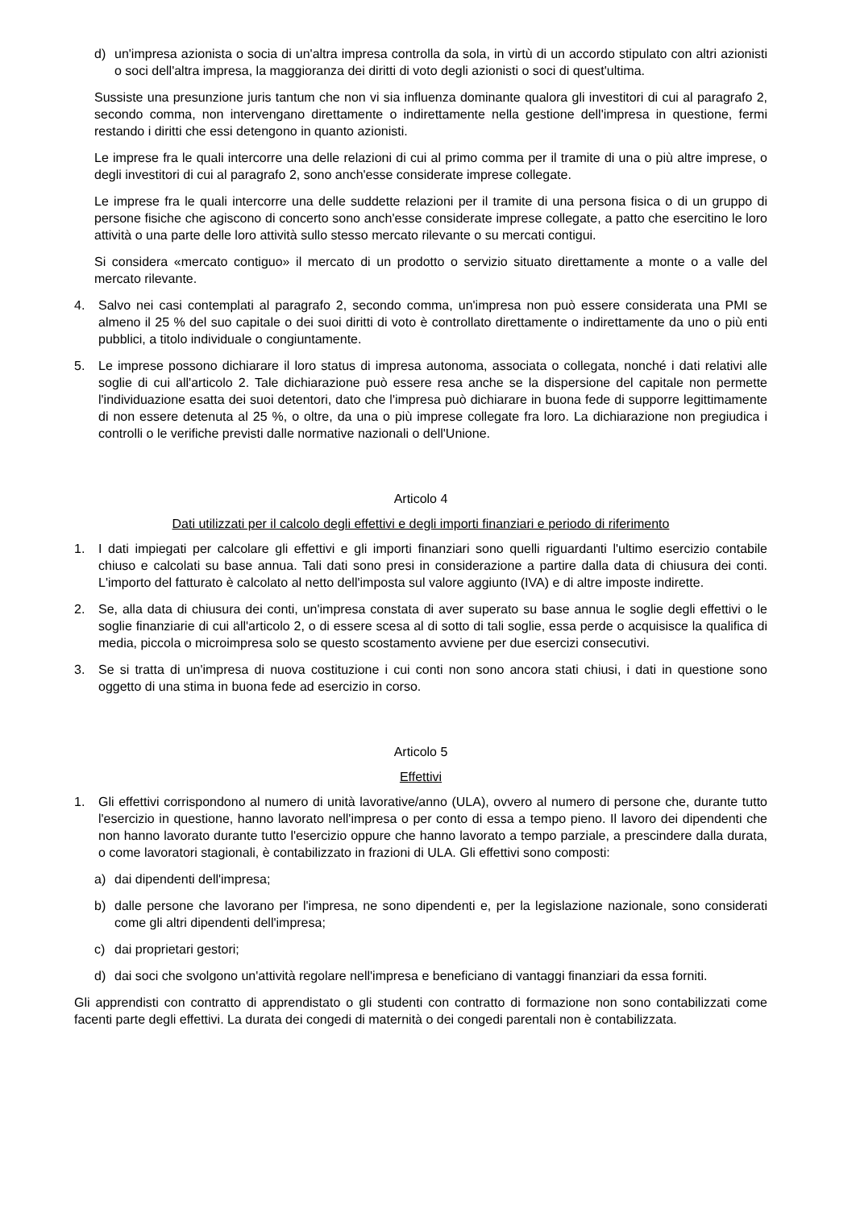d) un'impresa azionista o socia di un'altra impresa controlla da sola, in virtù di un accordo stipulato con altri azionisti o soci dell'altra impresa, la maggioranza dei diritti di voto degli azionisti o soci di quest'ultima.
Sussiste una presunzione juris tantum che non vi sia influenza dominante qualora gli investitori di cui al paragrafo 2, secondo comma, non intervengano direttamente o indirettamente nella gestione dell'impresa in questione, fermi restando i diritti che essi detengono in quanto azionisti.
Le imprese fra le quali intercorre una delle relazioni di cui al primo comma per il tramite di una o più altre imprese, o degli investitori di cui al paragrafo 2, sono anch'esse considerate imprese collegate.
Le imprese fra le quali intercorre una delle suddette relazioni per il tramite di una persona fisica o di un gruppo di persone fisiche che agiscono di concerto sono anch'esse considerate imprese collegate, a patto che esercitino le loro attività o una parte delle loro attività sullo stesso mercato rilevante o su mercati contigui.
Si considera «mercato contiguo» il mercato di un prodotto o servizio situato direttamente a monte o a valle del mercato rilevante.
4. Salvo nei casi contemplati al paragrafo 2, secondo comma, un'impresa non può essere considerata una PMI se almeno il 25 % del suo capitale o dei suoi diritti di voto è controllato direttamente o indirettamente da uno o più enti pubblici, a titolo individuale o congiuntamente.
5. Le imprese possono dichiarare il loro status di impresa autonoma, associata o collegata, nonché i dati relativi alle soglie di cui all'articolo 2. Tale dichiarazione può essere resa anche se la dispersione del capitale non permette l'individuazione esatta dei suoi detentori, dato che l'impresa può dichiarare in buona fede di supporre legittimamente di non essere detenuta al 25 %, o oltre, da una o più imprese collegate fra loro. La dichiarazione non pregiudica i controlli o le verifiche previsti dalle normative nazionali o dell'Unione.
Articolo 4
Dati utilizzati per il calcolo degli effettivi e degli importi finanziari e periodo di riferimento
1. I dati impiegati per calcolare gli effettivi e gli importi finanziari sono quelli riguardanti l'ultimo esercizio contabile chiuso e calcolati su base annua. Tali dati sono presi in considerazione a partire dalla data di chiusura dei conti. L'importo del fatturato è calcolato al netto dell'imposta sul valore aggiunto (IVA) e di altre imposte indirette.
2. Se, alla data di chiusura dei conti, un'impresa constata di aver superato su base annua le soglie degli effettivi o le soglie finanziarie di cui all'articolo 2, o di essere scesa al di sotto di tali soglie, essa perde o acquisisce la qualifica di media, piccola o microimpresa solo se questo scostamento avviene per due esercizi consecutivi.
3. Se si tratta di un'impresa di nuova costituzione i cui conti non sono ancora stati chiusi, i dati in questione sono oggetto di una stima in buona fede ad esercizio in corso.
Articolo 5
Effettivi
1. Gli effettivi corrispondono al numero di unità lavorative/anno (ULA), ovvero al numero di persone che, durante tutto l'esercizio in questione, hanno lavorato nell'impresa o per conto di essa a tempo pieno. Il lavoro dei dipendenti che non hanno lavorato durante tutto l'esercizio oppure che hanno lavorato a tempo parziale, a prescindere dalla durata, o come lavoratori stagionali, è contabilizzato in frazioni di ULA. Gli effettivi sono composti:
a) dai dipendenti dell'impresa;
b) dalle persone che lavorano per l'impresa, ne sono dipendenti e, per la legislazione nazionale, sono considerati come gli altri dipendenti dell'impresa;
c) dai proprietari gestori;
d) dai soci che svolgono un'attività regolare nell'impresa e beneficiano di vantaggi finanziari da essa forniti.
Gli apprendisti con contratto di apprendistato o gli studenti con contratto di formazione non sono contabilizzati come facenti parte degli effettivi. La durata dei congedi di maternità o dei congedi parentali non è contabilizzata.